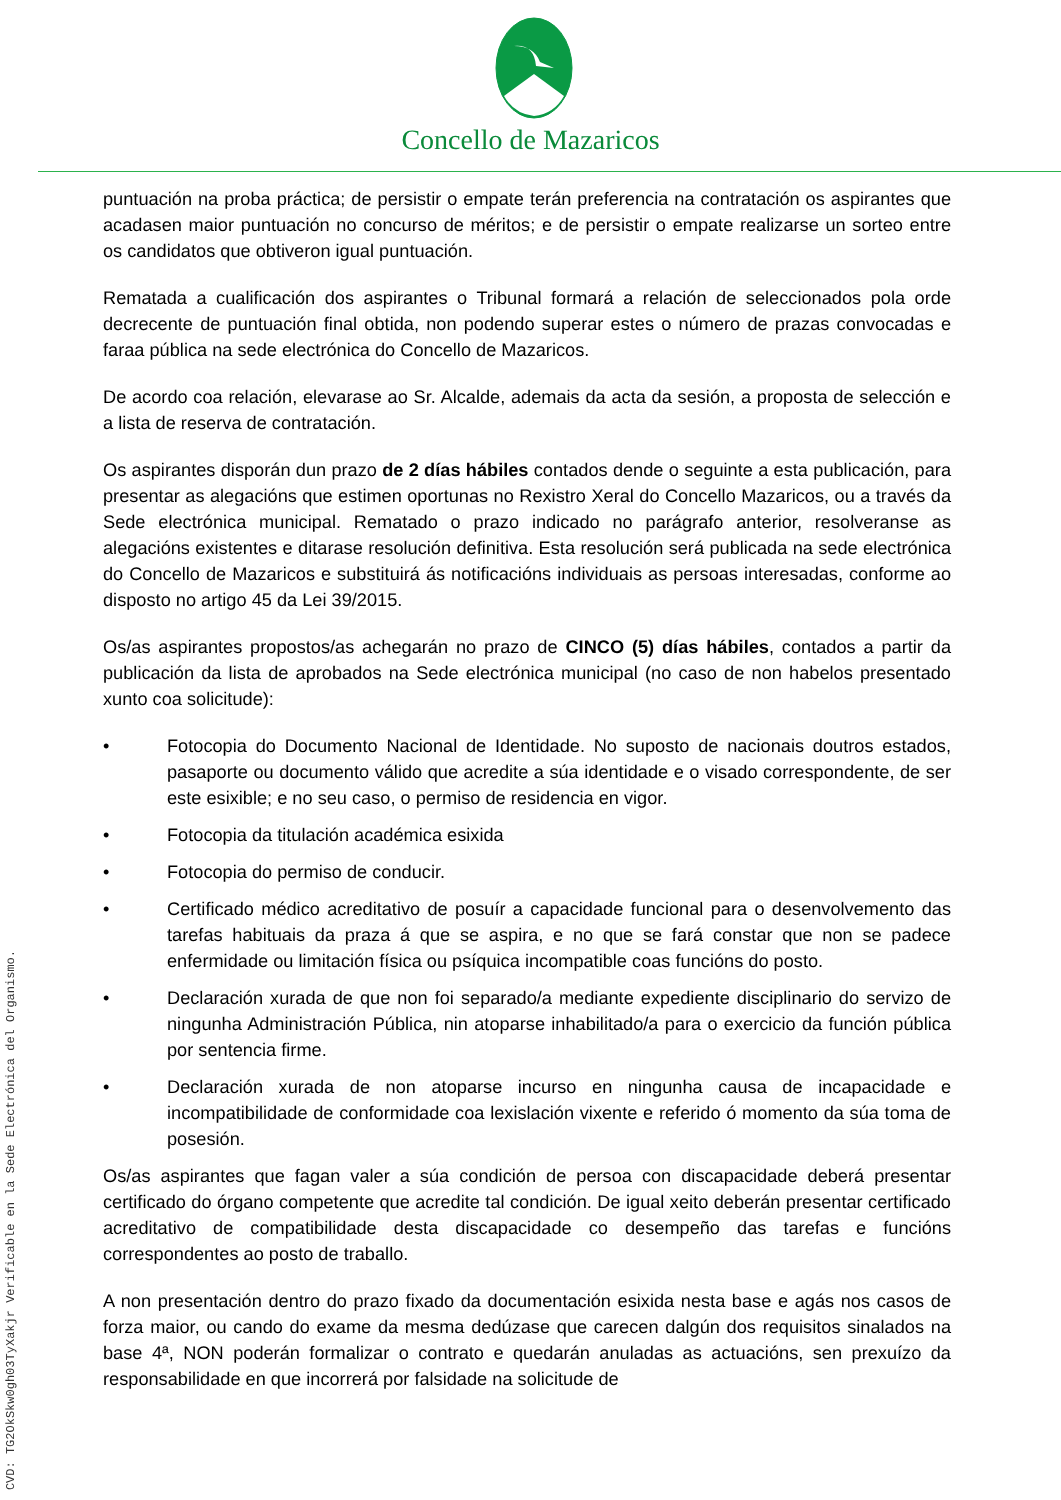Concello de Mazaricos
puntuación na proba práctica; de persistir o empate terán preferencia na contratación os aspirantes que acadasen maior puntuación no concurso de méritos; e de persistir o empate realizarse un sorteo entre os candidatos que obtiveron igual puntuación.
Rematada a cualificación dos aspirantes o Tribunal formará a relación de seleccionados pola orde decrecente de puntuación final obtida, non podendo superar estes o número de prazas convocadas e faraa pública na sede electrónica do Concello de Mazaricos.
De acordo coa relación, elevarase ao Sr. Alcalde, ademais da acta da sesión, a proposta de selección e a lista de reserva de contratación.
Os aspirantes disporán dun prazo de 2 días hábiles contados dende o seguinte a esta publicación, para presentar as alegacións que estimen oportunas no Rexistro Xeral do Concello Mazaricos, ou a través da Sede electrónica municipal. Rematado o prazo indicado no parágrafo anterior, resolveranse as alegacións existentes e ditarase resolución definitiva. Esta resolución será publicada na sede electrónica do Concello de Mazaricos e substituirá ás notificacións individuais as persoas interesadas, conforme ao disposto no artigo 45 da Lei 39/2015.
Os/as aspirantes propostos/as achegarán no prazo de CINCO (5) días hábiles, contados a partir da publicación da lista de aprobados na Sede electrónica municipal (no caso de non habelos presentado xunto coa solicitude):
• Fotocopia do Documento Nacional de Identidade. No suposto de nacionais doutros estados, pasaporte ou documento válido que acredite a súa identidade e o visado correspondente, de ser este esixible; e no seu caso, o permiso de residencia en vigor.
• Fotocopia da titulación académica esixida
• Fotocopia do permiso de conducir.
• Certificado médico acreditativo de posuír a capacidade funcional para o desenvolvemento das tarefas habituais da praza á que se aspira, e no que se fará constar que non se padece enfermidade ou limitación física ou psíquica incompatible coas funcións do posto.
• Declaración xurada de que non foi separado/a mediante expediente disciplinario do servizo de ningunha Administración Pública, nin atoparse inhabilitado/a para o exercicio da función pública por sentencia firme.
• Declaración xurada de non atoparse incurso en ningunha causa de incapacidade e incompatibilidade de conformidade coa lexislación vixente e referido ó momento da súa toma de posesión.
Os/as aspirantes que fagan valer a súa condición de persoa con discapacidade deberá presentar certificado do órgano competente que acredite tal condición. De igual xeito deberán presentar certificado acreditativo de compatibilidade desta discapacidade co desempeño das tarefas e funcións correspondentes ao posto de traballo.
A non presentación dentro do prazo fixado da documentación esixida nesta base e agás nos casos de forza maior, ou cando do exame da mesma dedúzase que carecen dalgún dos requisitos sinalados na base 4ª, NON poderán formalizar o contrato e quedarán anuladas as actuacións, sen prexuízo da responsabilidade en que incorrerá por falsidade na solicitude de
CVD: TG2OkSkw0gh03TyXakjr Verificable en la Sede Electrónica del Organismo.